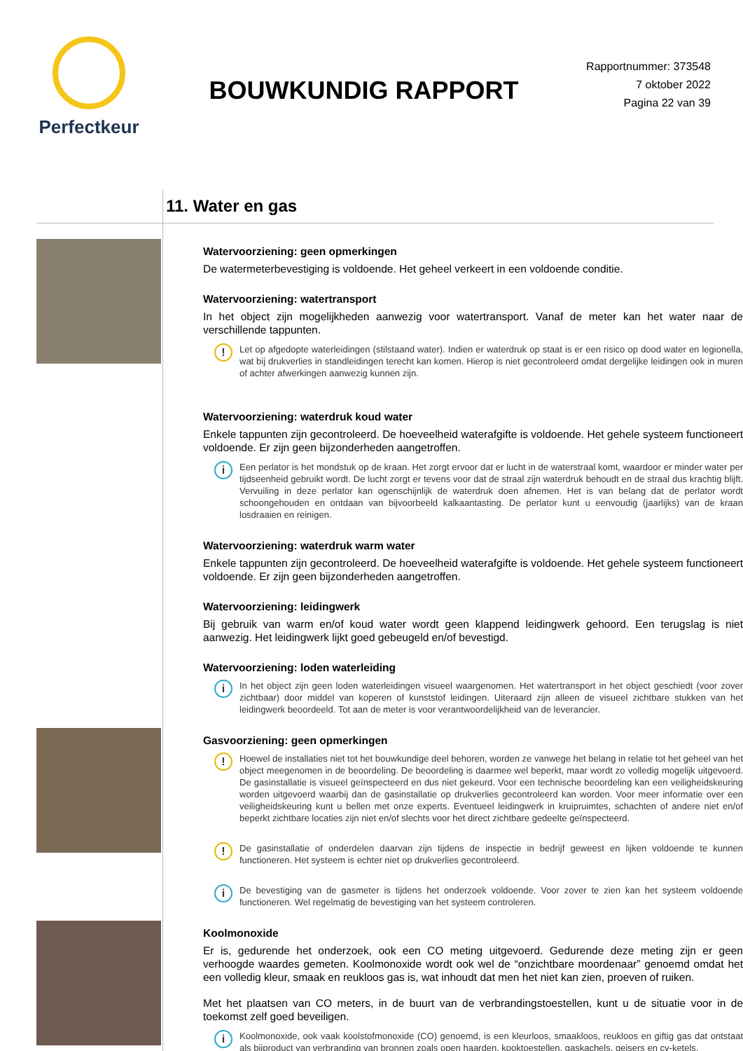Perfectkeur
BOUWKUNDIG RAPPORT
Rapportnummer: 373548
7 oktober 2022
Pagina 22 van 39
11. Water en gas
Watervoorziening: geen opmerkingen
De watermeterbevestiging is voldoende. Het geheel verkeert in een voldoende conditie.
Watervoorziening: watertransport
In het object zijn mogelijkheden aanwezig voor watertransport. Vanaf de meter kan het water naar de verschillende tappunten.
!
Let op afgedopte waterleidingen (stilstaand water). Indien er waterdruk op staat is er een risico op dood water en legionella, wat bij drukverlies in standleidingen terecht kan komen. Hierop is niet gecontroleerd omdat dergelijke leidingen ook in muren of achter afwerkingen aanwezig kunnen zijn.
Watervoorziening: waterdruk koud water
Enkele tappunten zijn gecontroleerd. De hoeveelheid waterafgifte is voldoende. Het gehele systeem functioneert voldoende. Er zijn geen bijzonderheden aangetroffen.
i
Een perlator is het mondstuk op de kraan. Het zorgt ervoor dat er lucht in de waterstraal komt, waardoor er minder water per tijdseenheid gebruikt wordt. De lucht zorgt er tevens voor dat de straal zijn waterdruk behoudt en de straal dus krachtig blijft. Vervuiling in deze perlator kan ogenschijnlijk de waterdruk doen afnemen. Het is van belang dat de perlator wordt schoongehouden en ontdaan van bijvoorbeeld kalkaantasting. De perlator kunt u eenvoudig (jaarlijks) van de kraan losdraaien en reinigen.
Watervoorziening: waterdruk warm water
Enkele tappunten zijn gecontroleerd. De hoeveelheid waterafgifte is voldoende. Het gehele systeem functioneert voldoende. Er zijn geen bijzonderheden aangetroffen.
Watervoorziening: leidingwerk
Bij gebruik van warm en/of koud water wordt geen klappend leidingwerk gehoord. Een terugslag is niet aanwezig. Het leidingwerk lijkt goed gebeugeld en/of bevestigd.
Watervoorziening: loden waterleiding
i
In het object zijn geen loden waterleidingen visueel waargenomen. Het watertransport in het object geschiedt (voor zover zichtbaar) door middel van koperen of kunststof leidingen. Uiteraard zijn alleen de visueel zichtbare stukken van het leidingwerk beoordeeld. Tot aan de meter is voor verantwoordelijkheid van de leverancier.
Gasvoorziening: geen opmerkingen
!
Hoewel de installaties niet tot het bouwkundige deel behoren, worden ze vanwege het belang in relatie tot het geheel van het object meegenomen in de beoordeling. De beoordeling is daarmee wel beperkt, maar wordt zo volledig mogelijk uitgevoerd. De gasinstallatie is visueel geïnspecteerd en dus niet gekeurd. Voor een technische beoordeling kan een veiligheidskeuring worden uitgevoerd waarbij dan de gasinstallatie op drukverlies gecontroleerd kan worden. Voor meer informatie over een veiligheidskeuring kunt u bellen met onze experts. Eventueel leidingwerk in kruipruimtes, schachten of andere niet en/of beperkt zichtbare locaties zijn niet en/of slechts voor het direct zichtbare gedeelte geïnspecteerd.
!
De gasinstallatie of onderdelen daarvan zijn tijdens de inspectie in bedrijf geweest en lijken voldoende te kunnen functioneren. Het systeem is echter niet op drukverlies gecontroleerd.
i
De bevestiging van de gasmeter is tijdens het onderzoek voldoende. Voor zover te zien kan het systeem voldoende functioneren. Wel regelmatig de bevestiging van het systeem controleren.
Koolmonoxide
Er is, gedurende het onderzoek, ook een CO meting uitgevoerd. Gedurende deze meting zijn er geen verhoogde waardes gemeten. Koolmonoxide wordt ook wel de “onzichtbare moordenaar” genoemd omdat het een volledig kleur, smaak en reukloos gas is, wat inhoudt dat men het niet kan zien, proeven of ruiken.
Met het plaatsen van CO meters, in de buurt van de verbrandingstoestellen, kunt u de situatie voor in de toekomst zelf goed beveiligen.
i
Koolmonoxide, ook vaak koolstofmonoxide (CO) genoemd, is een kleurloos, smaakloos, reukloos en giftig gas dat ontstaat als bijproduct van verbranding van bronnen zoals open haarden, kooktoestellen, gaskachels, geisers en cv-ketels.